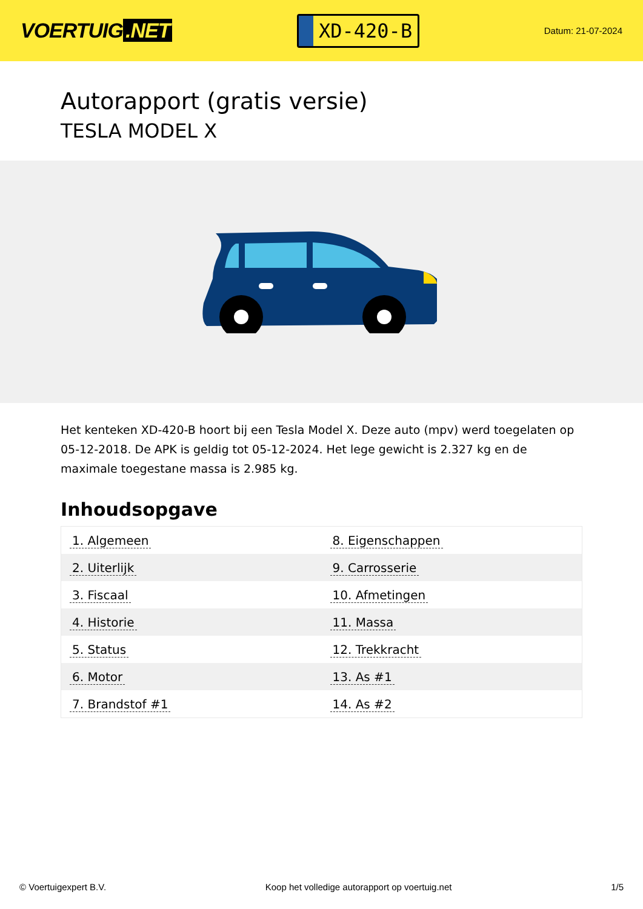VOERTUIG.NET
XD-420-B
Datum: 21-07-2024
Autorapport (gratis versie)
TESLA MODEL X
Het kenteken XD-420-B hoort bij een Tesla Model X. Deze auto (mpv) werd toegelaten op 05-12-2018. De APK is geldig tot 05-12-2024. Het lege gewicht is 2.327 kg en de maximale toegestane massa is 2.985 kg.
Inhoudsopgave
| 1. Algemeen | 8. Eigenschappen |
| 2. Uiterlijk | 9. Carrosserie |
| 3. Fiscaal | 10. Afmetingen |
| 4. Historie | 11. Massa |
| 5. Status | 12. Trekkracht |
| 6. Motor | 13. As #1 |
| 7. Brandstof #1 | 14. As #2 |
© Voertuigexpert B.V. Koop het volledige autorapport op voertuig.net 1/5